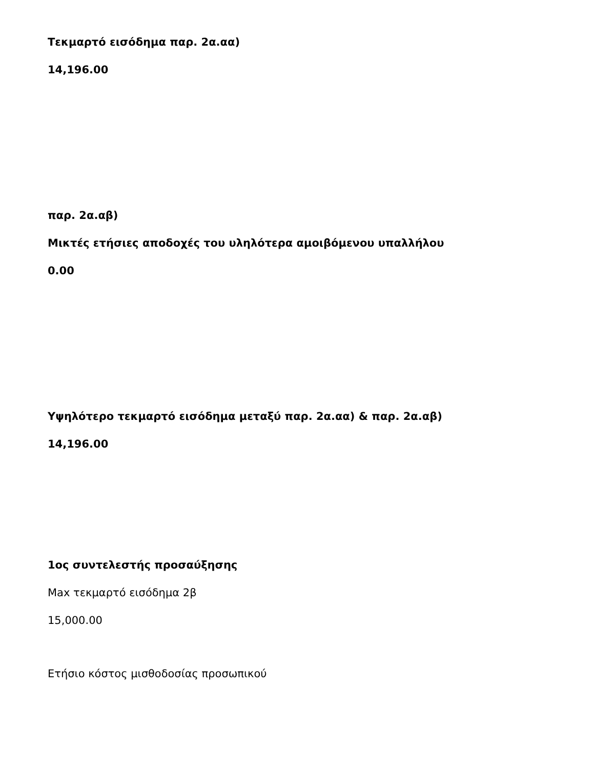Τεκμαρτό εισόδημα παρ. 2α.αα)
14,196.00
παρ. 2α.αβ)
Μικτές ετήσιες αποδοχές του υληλότερα αμοιβόμενου υπαλλήλου
0.00
Υψηλότερο τεκμαρτό εισόδημα μεταξύ παρ. 2α.αα) & παρ. 2α.αβ)
14,196.00
1ος συντελεστής προσαύξησης
Max τεκμαρτό εισόδημα 2β
15,000.00
Ετήσιο κόστος μισθοδοσίας προσωπικού